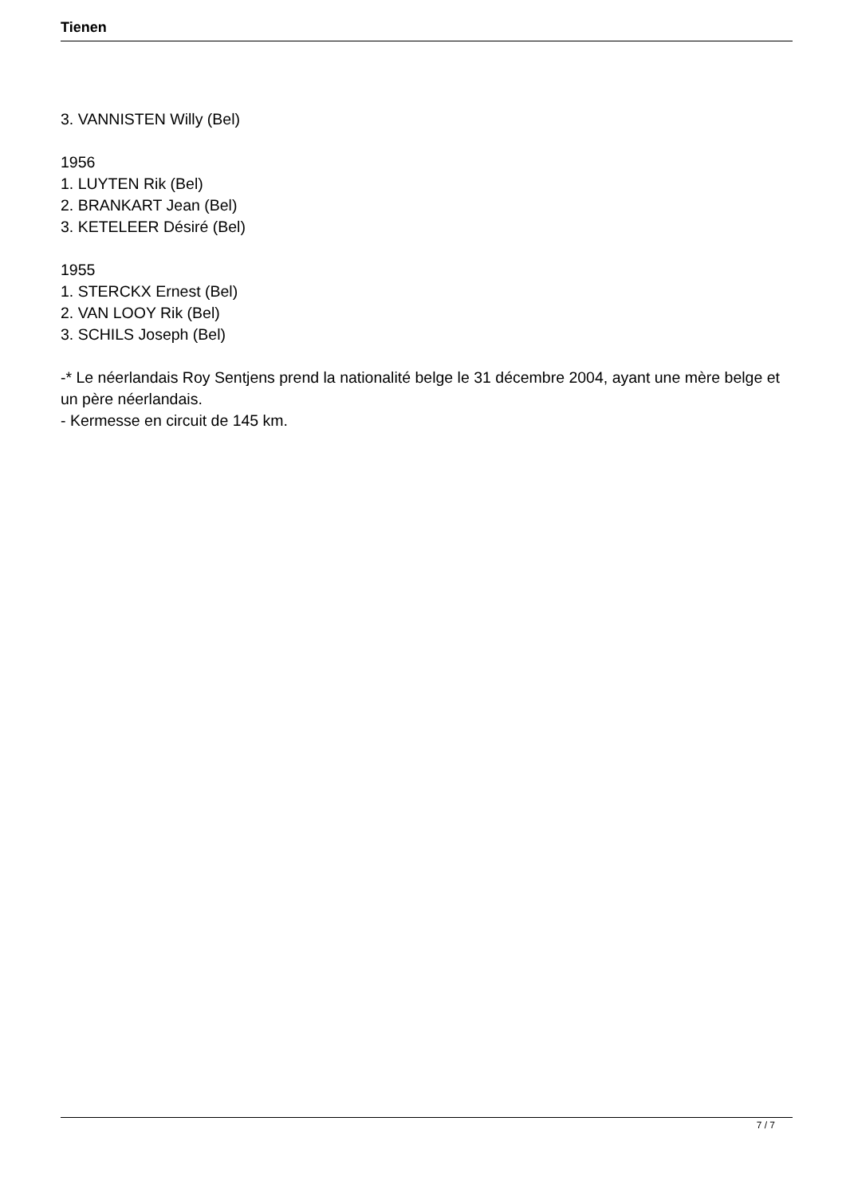Tienen
3. VANNISTEN Willy (Bel)
1956
1. LUYTEN Rik (Bel)
2. BRANKART Jean (Bel)
3. KETELEER Désiré (Bel)
1955
1. STERCKX Ernest (Bel)
2. VAN LOOY Rik (Bel)
3. SCHILS Joseph (Bel)
-* Le néerlandais Roy Sentjens prend la nationalité belge le 31 décembre 2004, ayant une mère belge et un père néerlandais.
- Kermesse en circuit de 145 km.
7 / 7